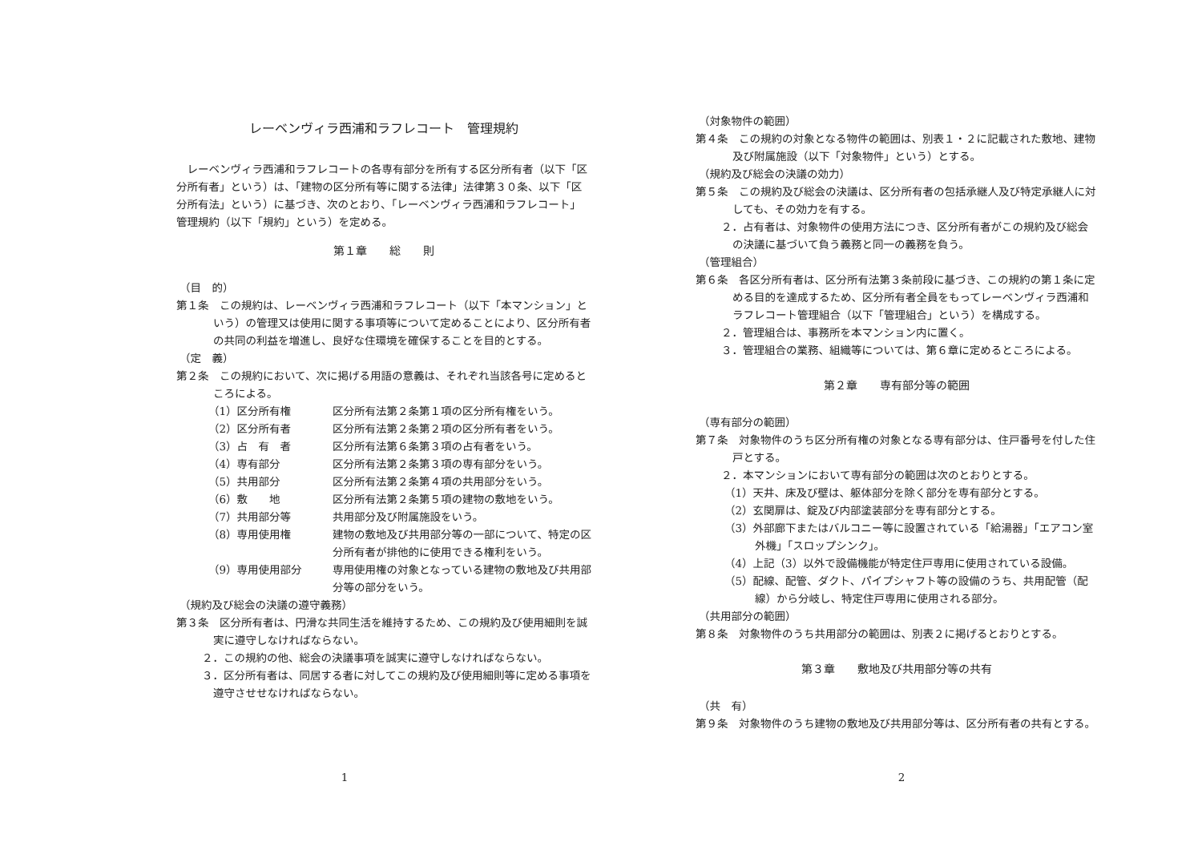レーベンヴィラ西浦和ラフレコート　管理規約
レーベンヴィラ西浦和ラフレコートの各専有部分を所有する区分所有者（以下「区分所有者」という）は、「建物の区分所有等に関する法律」法律第３０条、以下「区分所有法」という）に基づき、次のとおり、「レーベンヴィラ西浦和ラフレコート」管理規約（以下「規約」という）を定める。
第１章　　総　　則
（目　的）
第１条　この規約は、レーベンヴィラ西浦和ラフレコート（以下「本マンション」という）の管理又は使用に関する事項等について定めることにより、区分所有者の共同の利益を増進し、良好な住環境を確保することを目的とする。
（定　義）
第２条　この規約において、次に掲げる用語の意義は、それぞれ当該各号に定めるところによる。
（1）区分所有権 区分所有法第２条第１項の区分所有権をいう。
（2）区分所有者 区分所有法第２条第２項の区分所有者をいう。
（3）占　有　者 区分所有法第６条第３項の占有者をいう。
（4）専有部分 区分所有法第２条第３項の専有部分をいう。
（5）共用部分 区分所有法第２条第４項の共用部分をいう。
（6）敷　　地 区分所有法第２条第５項の建物の敷地をいう。
（7）共用部分等 共用部分及び附属施設をいう。
（8）専用使用権 建物の敷地及び共用部分等の一部について、特定の区分所有者が排他的に使用できる権利をいう。
（9）専用使用部分 専用使用権の対象となっている建物の敷地及び共用部分等の部分をいう。
（規約及び総会の決議の遵守義務）
第３条　区分所有者は、円滑な共同生活を維持するため、この規約及び使用細則を誠実に遵守しなければならない。
２．この規約の他、総会の決議事項を誠実に遵守しなければならない。
３．区分所有者は、同居する者に対してこの規約及び使用細則等に定める事項を遵守させせなければならない。
1
（対象物件の範囲）
第４条　この規約の対象となる物件の範囲は、別表１・２に記載された敷地、建物及び附属施設（以下「対象物件」という）とする。
（規約及び総会の決議の効力）
第５条　この規約及び総会の決議は、区分所有者の包括承継人及び特定承継人に対しても、その効力を有する。
２．占有者は、対象物件の使用方法につき、区分所有者がこの規約及び総会の決議に基づいて負う義務と同一の義務を負う。
（管理組合）
第６条　各区分所有者は、区分所有法第３条前段に基づき、この規約の第１条に定める目的を達成するため、区分所有者全員をもってレーベンヴィラ西浦和ラフレコート管理組合（以下「管理組合」という）を構成する。
２．管理組合は、事務所を本マンション内に置く。
３．管理組合の業務、組織等については、第６章に定めるところによる。
第２章　　専有部分等の範囲
（専有部分の範囲）
第７条　対象物件のうち区分所有権の対象となる専有部分は、住戸番号を付した住戸とする。
２．本マンションにおいて専有部分の範囲は次のとおりとする。
（1）天井、床及び壁は、躯体部分を除く部分を専有部分とする。
（2）玄関扉は、錠及び内部塗装部分を専有部分とする。
（3）外部廊下またはバルコニー等に設置されている「給湯器」「エアコン室外機」「スロップシンク」。
（4）上記（3）以外で設備機能が特定住戸専用に使用されている設備。
（5）配線、配管、ダクト、パイプシャフト等の設備のうち、共用配管（配線）から分岐し、特定住戸専用に使用される部分。
（共用部分の範囲）
第８条　対象物件のうち共用部分の範囲は、別表２に掲げるとおりとする。
第３章　　敷地及び共用部分等の共有
（共　有）
第９条　対象物件のうち建物の敷地及び共用部分等は、区分所有者の共有とする。
2